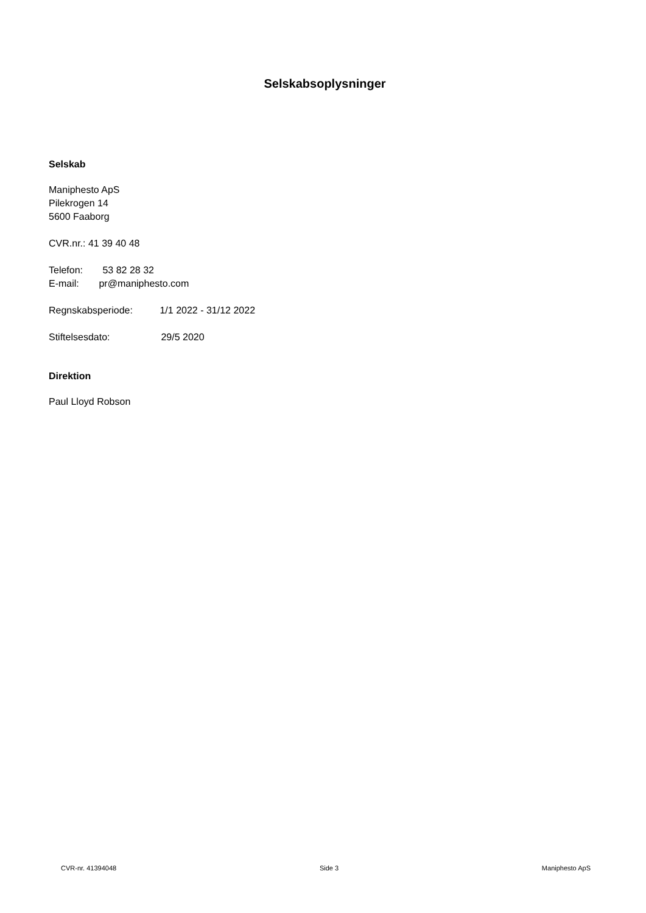Selskabsoplysninger
Selskab
Maniphesto ApS
Pilekrogen 14
5600 Faaborg
CVR.nr.: 41 39 40 48
Telefon: 53 82 28 32
E-mail: pr@maniphesto.com
Regnskabsperiode: 1/1 2022 - 31/12 2022
Stiftelsesdato: 29/5 2020
Direktion
Paul Lloyd Robson
CVR-nr. 41394048 Side 3 Maniphesto ApS